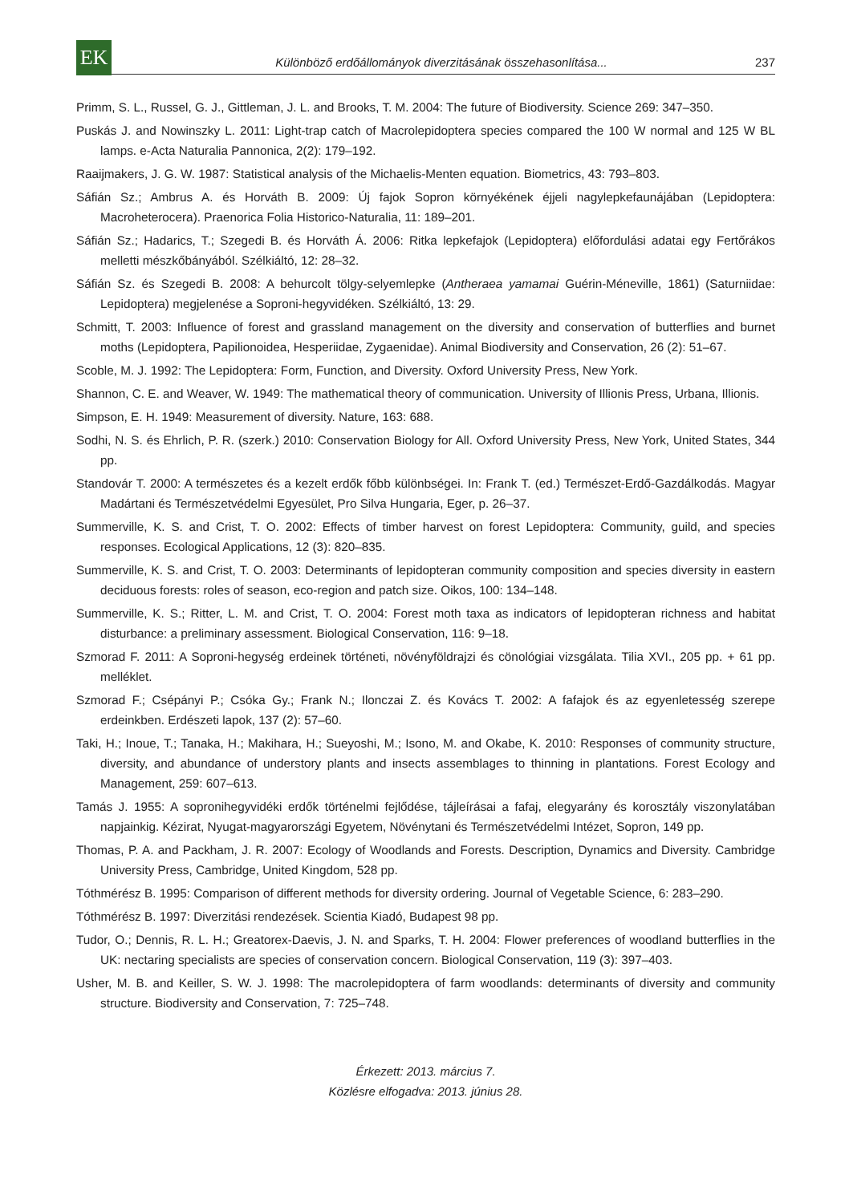EK
Különböző erdőállományok diverzitásának összehasonlítása...
237
Primm, S. L., Russel, G. J., Gittleman, J. L. and Brooks, T. M. 2004: The future of Biodiversity. Science 269: 347–350.
Puskás J. and Nowinszky L. 2011: Light-trap catch of Macrolepidoptera species compared the 100 W normal and 125 W BL lamps. e-Acta Naturalia Pannonica, 2(2): 179–192.
Raaijmakers, J. G. W. 1987: Statistical analysis of the Michaelis-Menten equation. Biometrics, 43: 793–803.
Sáfián Sz.; Ambrus A. és Horváth B. 2009: Új fajok Sopron környékének éjjeli nagylepkefaunájában (Lepidoptera: Macroheterocera). Praenorica Folia Historico-Naturalia, 11: 189–201.
Sáfián Sz.; Hadarics, T.; Szegedi B. és Horváth Á. 2006: Ritka lepkefajok (Lepidoptera) előfordulási adatai egy Fertőrákos melletti mészkőbányából. Szélkiáltó, 12: 28–32.
Sáfián Sz. és Szegedi B. 2008: A behurcolt tölgy-selyemlepke (Antheraea yamamai Guérin-Méneville, 1861) (Saturniidae: Lepidoptera) megjelenése a Soproni-hegyvidéken. Szélkiáltó, 13: 29.
Schmitt, T. 2003: Influence of forest and grassland management on the diversity and conservation of butterflies and burnet moths (Lepidoptera, Papilionoidea, Hesperiidae, Zygaenidae). Animal Biodiversity and Conservation, 26 (2): 51–67.
Scoble, M. J. 1992: The Lepidoptera: Form, Function, and Diversity. Oxford University Press, New York.
Shannon, C. E. and Weaver, W. 1949: The mathematical theory of communication. University of Illionis Press, Urbana, Illionis.
Simpson, E. H. 1949: Measurement of diversity. Nature, 163: 688.
Sodhi, N. S. és Ehrlich, P. R. (szerk.) 2010: Conservation Biology for All. Oxford University Press, New York, United States, 344 pp.
Standovár T. 2000: A természetes és a kezelt erdők főbb különbségei. In: Frank T. (ed.) Természet-Erdő-Gazdálkodás. Magyar Madártani és Természetvédelmi Egyesület, Pro Silva Hungaria, Eger, p. 26–37.
Summerville, K. S. and Crist, T. O. 2002: Effects of timber harvest on forest Lepidoptera: Community, guild, and species responses. Ecological Applications, 12 (3): 820–835.
Summerville, K. S. and Crist, T. O. 2003: Determinants of lepidopteran community composition and species diversity in eastern deciduous forests: roles of season, eco-region and patch size. Oikos, 100: 134–148.
Summerville, K. S.; Ritter, L. M. and Crist, T. O. 2004: Forest moth taxa as indicators of lepidopteran richness and habitat disturbance: a preliminary assessment. Biological Conservation, 116: 9–18.
Szmorad F. 2011: A Soproni-hegység erdeinek történeti, növényföldrajzi és cönológiai vizsgálata. Tilia XVI., 205 pp. + 61 pp. melléklet.
Szmorad F.; Csépányi P.; Csóka Gy.; Frank N.; Ilonczai Z. és Kovács T. 2002: A fafajok és az egyenletesség szerepe erdeinkben. Erdészeti lapok, 137 (2): 57–60.
Taki, H.; Inoue, T.; Tanaka, H.; Makihara, H.; Sueyoshi, M.; Isono, M. and Okabe, K. 2010: Responses of community structure, diversity, and abundance of understory plants and insects assemblages to thinning in plantations. Forest Ecology and Management, 259: 607–613.
Tamás J. 1955: A soproni­hegyvidéki erdők történelmi fejlődése, tájleírásai a fafaj, elegyarány és korosztály viszonylatában napjainkig. Kézirat, Nyugat-magyarországi Egyetem, Növénytani és Természetvédelmi Intézet, Sopron, 149 pp.
Thomas, P. A. and Packham, J. R. 2007: Ecology of Woodlands and Forests. Description, Dynamics and Diversity. Cambridge University Press, Cambridge, United Kingdom, 528 pp.
Tóthmérész B. 1995: Comparison of different methods for diversity ordering. Journal of Vegetable Science, 6: 283–290.
Tóthmérész B. 1997: Diverzitási rendezések. Scientia Kiadó, Budapest 98 pp.
Tudor, O.; Dennis, R. L. H.; Greatorex-Daevis, J. N. and Sparks, T. H. 2004: Flower preferences of woodland butterflies in the UK: nectaring specialists are species of conservation concern. Biological Conservation, 119 (3): 397–403.
Usher, M. B. and Keiller, S. W. J. 1998: The macrolepidoptera of farm woodlands: determinants of diversity and community structure. Biodiversity and Conservation, 7: 725–748.
Érkezett: 2013. március 7.
Közlésre elfogadva: 2013. június 28.